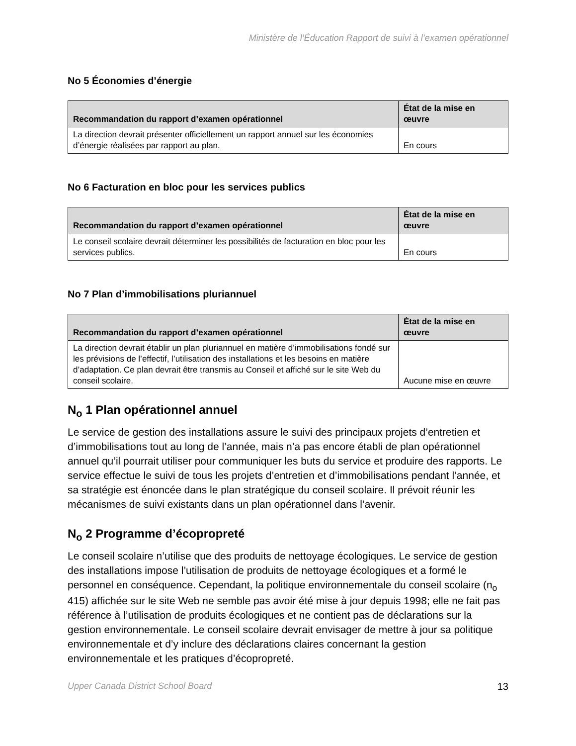Ministère de l’Éducation Rapport de suivi à l’examen opérationnel
No 5 Économies d’énergie
| Recommandation du rapport d’examen opérationnel | État de la mise en œuvre |
| --- | --- |
| La direction devrait présenter officiellement un rapport annuel sur les économies d’énergie réalisées par rapport au plan. | En cours |
No 6 Facturation en bloc pour les services publics
| Recommandation du rapport d’examen opérationnel | État de la mise en œuvre |
| --- | --- |
| Le conseil scolaire devrait déterminer les possibilités de facturation en bloc pour les services publics. | En cours |
No 7 Plan d’immobilisations pluriannuel
| Recommandation du rapport d’examen opérationnel | État de la mise en œuvre |
| --- | --- |
| La direction devrait établir un plan pluriannuel en matière d’immobilisations fondé sur les prévisions de l’effectif, l’utilisation des installations et les besoins en matière d’adaptation. Ce plan devrait être transmis au Conseil et affiché sur le site Web du conseil scolaire. | Aucune mise en œuvre |
N<sub>o</sub> 1 Plan opérationnel annuel
Le service de gestion des installations assure le suivi des principaux projets d’entretien et d’immobilisations tout au long de l’année, mais n’a pas encore établi de plan opérationnel annuel qu’il pourrait utiliser pour communiquer les buts du service et produire des rapports. Le service effectue le suivi de tous les projets d’entretien et d’immobilisations pendant l’année, et sa stratégie est énoncée dans le plan stratégique du conseil scolaire. Il prévoit réunir les mécanismes de suivi existants dans un plan opérationnel dans l’avenir.
N<sub>o</sub> 2 Programme d’écopropreté
Le conseil scolaire n’utilise que des produits de nettoyage écologiques. Le service de gestion des installations impose l’utilisation de produits de nettoyage écologiques et a formé le personnel en conséquence. Cependant, la politique environnementale du conseil scolaire (n<sub>o</sub> 415) affichée sur le site Web ne semble pas avoir été mise à jour depuis 1998; elle ne fait pas référence à l’utilisation de produits écologiques et ne contient pas de déclarations sur la gestion environnementale. Le conseil scolaire devrait envisager de mettre à jour sa politique environnementale et d’y inclure des déclarations claires concernant la gestion environnementale et les pratiques d’écopropreté.
Upper Canada District School Board 13